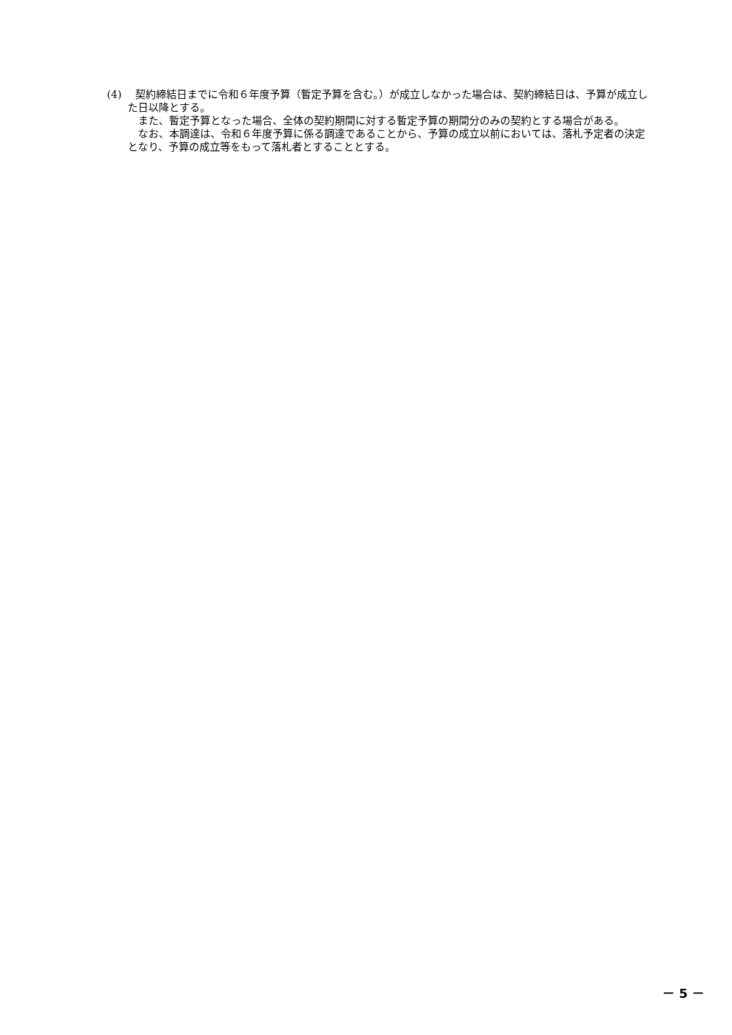(4)　 契約締結日までに令和６年度予算（暫定予算を含む。）が成立しなかった場合は、契約締結日は、予算が成立した日以降とする。
また、暫定予算となった場合、全体の契約期間に対する暫定予算の期間分のみの契約とする場合がある。
なお、本調達は、令和６年度予算に係る調達であることから、予算の成立以前においては、落札予定者の決定となり、予算の成立等をもって落札者とすることとする。
－ 5 －